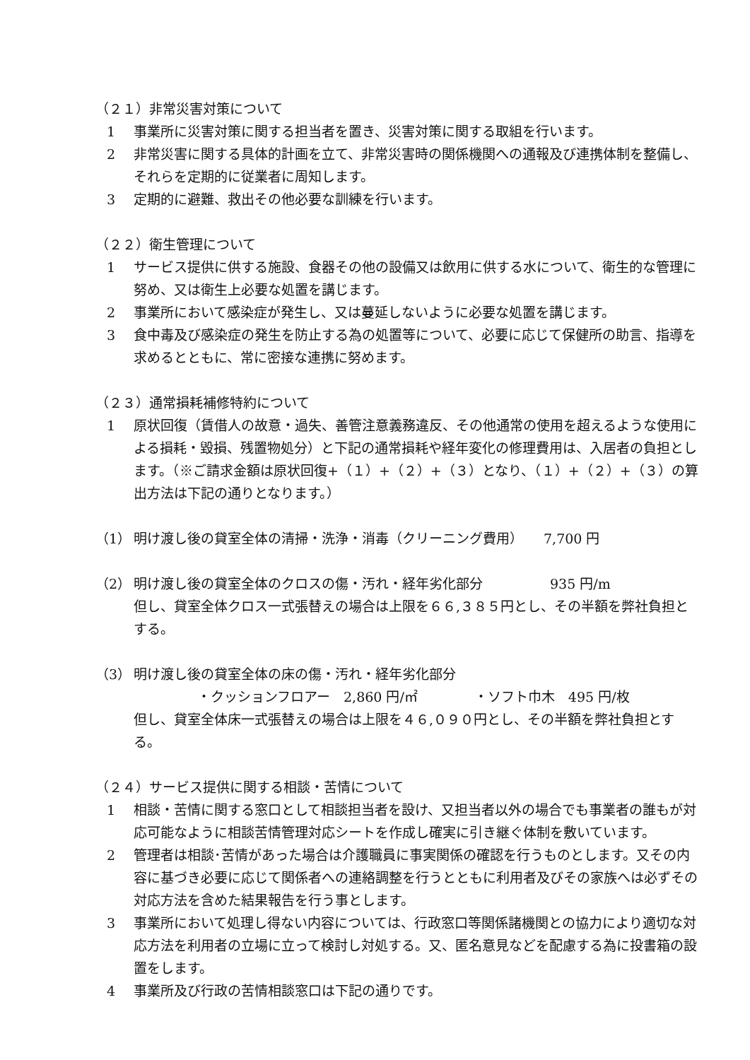（２１）非常災害対策について
1 事業所に災害対策に関する担当者を置き、災害対策に関する取組を行います。
2 非常災害に関する具体的計画を立て、非常災害時の関係機関への通報及び連携体制を整備し、それらを定期的に従業者に周知します。
3 定期的に避難、救出その他必要な訓練を行います。
（２２）衛生管理について
1 サービス提供に供する施設、食器その他の設備又は飲用に供する水について、衛生的な管理に努め、又は衛生上必要な処置を講じます。
2 事業所において感染症が発生し、又は蔓延しないように必要な処置を講じます。
3 食中毒及び感染症の発生を防止する為の処置等について、必要に応じて保健所の助言、指導を求めるとともに、常に密接な連携に努めます。
（２３）通常損耗補修特約について
1 原状回復（賃借人の故意・過失、善管注意義務違反、その他通常の使用を超えるような使用による損耗・毀損、残置物処分）と下記の通常損耗や経年変化の修理費用は、入居者の負担とします。（※ご請求金額は原状回復+（１）+（２）+（３）となり、（１）+（２）+（３）の算出方法は下記の通りとなります。）
（1） 明け渡し後の貸室全体の清掃・洗浄・消毒（クリーニング費用）　　7,700 円
（2） 明け渡し後の貸室全体のクロスの傷・汚れ・経年劣化部分　　　　　935 円/m
但し、貸室全体クロス一式張替えの場合は上限を６６,３８５円とし、その半額を弊社負担とする。
（3） 明け渡し後の貸室全体の床の傷・汚れ・経年劣化部分
・クッションフロアー　2,860 円/㎡ ・ソフト巾木　495 円/枚
但し、貸室全体床一式張替えの場合は上限を４６,０９０円とし、その半額を弊社負担とする。
（２４）サービス提供に関する相談・苦情について
1 相談・苦情に関する窓口として相談担当者を設け、又担当者以外の場合でも事業者の誰もが対応可能なように相談苦情管理対応シートを作成し確実に引き継ぐ体制を敷いています。
2 管理者は相談･苦情があった場合は介護職員に事実関係の確認を行うものとします。又その内容に基づき必要に応じて関係者への連絡調整を行うとともに利用者及びその家族へは必ずその対応方法を含めた結果報告を行う事とします。
3 事業所において処理し得ない内容については、行政窓口等関係諸機関との協力により適切な対応方法を利用者の立場に立って検討し対処する。又、匿名意見などを配慮する為に投書箱の設置をします。
4 事業所及び行政の苦情相談窓口は下記の通りです。